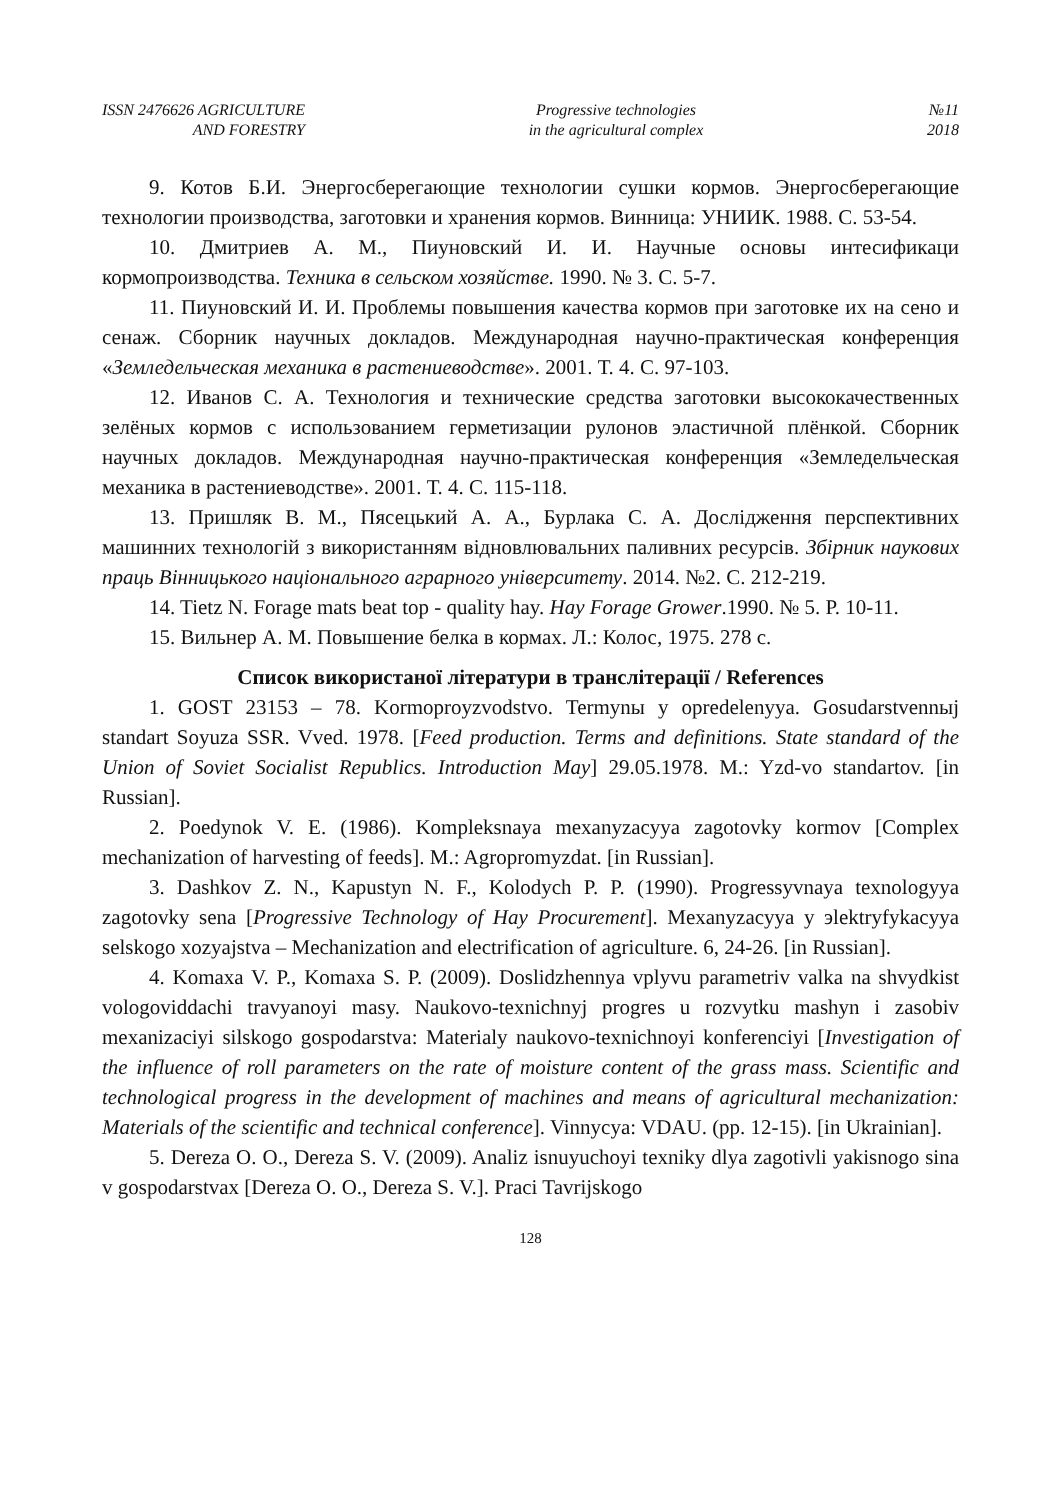ISSN 2476626 AGRICULTURE
AND FORESTRY
Progressive technologies
in the agricultural complex
№11
2018
9. Котов Б.И. Энергосберегающие технологии сушки кормов. Энергосберегающие технологии производства, заготовки и хранения кормов. Винница: УНИИК. 1988. С. 53-54.
10. Дмитриев А. М., Пиуновский И. И. Научные основы интесификаци кормопроизводства. Техника в сельском хозяйстве. 1990. № 3. С. 5-7.
11. Пиуновский И. И. Проблемы повышения качества кормов при заготовке их на сено и сенаж. Сборник научных докладов. Международная научно-практическая конференция «Земледельческая механика в растениеводстве». 2001. Т. 4. С. 97-103.
12. Иванов С. А. Технология и технические средства заготовки высококачественных зелёных кормов с использованием герметизации рулонов эластичной плёнкой. Сборник научных докладов. Международная научно-практическая конференция «Земледельческая механика в растениеводстве». 2001. Т. 4. С. 115-118.
13. Пришляк В. М., Пясецький А. А., Бурлака С. А. Дослідження перспективних машинних технологій з використанням відновлювальних паливних ресурсів. Збірник наукових праць Вінницького національного аграрного університету. 2014. №2. С. 212-219.
14. Tietz N. Forage mats beat top - quality hay. Hay Forage Grower.1990. № 5. P. 10-11.
15. Вильнер А. М. Повышение белка в кормах. Л.: Колос, 1975. 278 с.
Список використаної літератури в транслітерації / References
1. GOST 23153 – 78. Kormoproyzvodstvo. Termynы y opredelenyya. Gosudarstvennыj standart Soyuza SSR. Vved. 1978. [Feed production. Terms and definitions. State standard of the Union of Soviet Socialist Republics. Introduction May] 29.05.1978. M.: Yzd-vo standartov. [in Russian].
2. Poedynok V. E. (1986). Kompleksnaya mexanyzacyya zagotovky kormov [Complex mechanization of harvesting of feeds]. M.: Agropromyzdat. [in Russian].
3. Dashkov Z. N., Kapustyn N. F., Kolodych P. P. (1990). Progressyvnaya texnologyya zagotovky sena [Progressive Technology of Hay Procurement]. Mexanyzacyya y эlektryfykacyya selskogo xozyajstva – Mechanization and electrification of agriculture. 6, 24-26. [in Russian].
4. Komaxa V. P., Komaxa S. P. (2009). Doslidzhennya vplyvu parametriv valka na shvydkist vologoviddachi travyanoyi masy. Naukovo-texnichnyj progres u rozvytku mashyn i zasobiv mexanizaciyi silskogo gospodarstva: Materialy naukovo-texnichnoyi konferenciyi [Investigation of the influence of roll parameters on the rate of moisture content of the grass mass. Scientific and technological progress in the development of machines and means of agricultural mechanization: Materials of the scientific and technical conference]. Vinnycya: VDAU. (pp. 12-15). [in Ukrainian].
5. Dereza O. O., Dereza S. V. (2009). Analiz isnuyuchoyi texniky dlya zagotivli yakisnogo sina v gospodarstvax [Dereza O. O., Dereza S. V.]. Praci Tavrijskogo
128